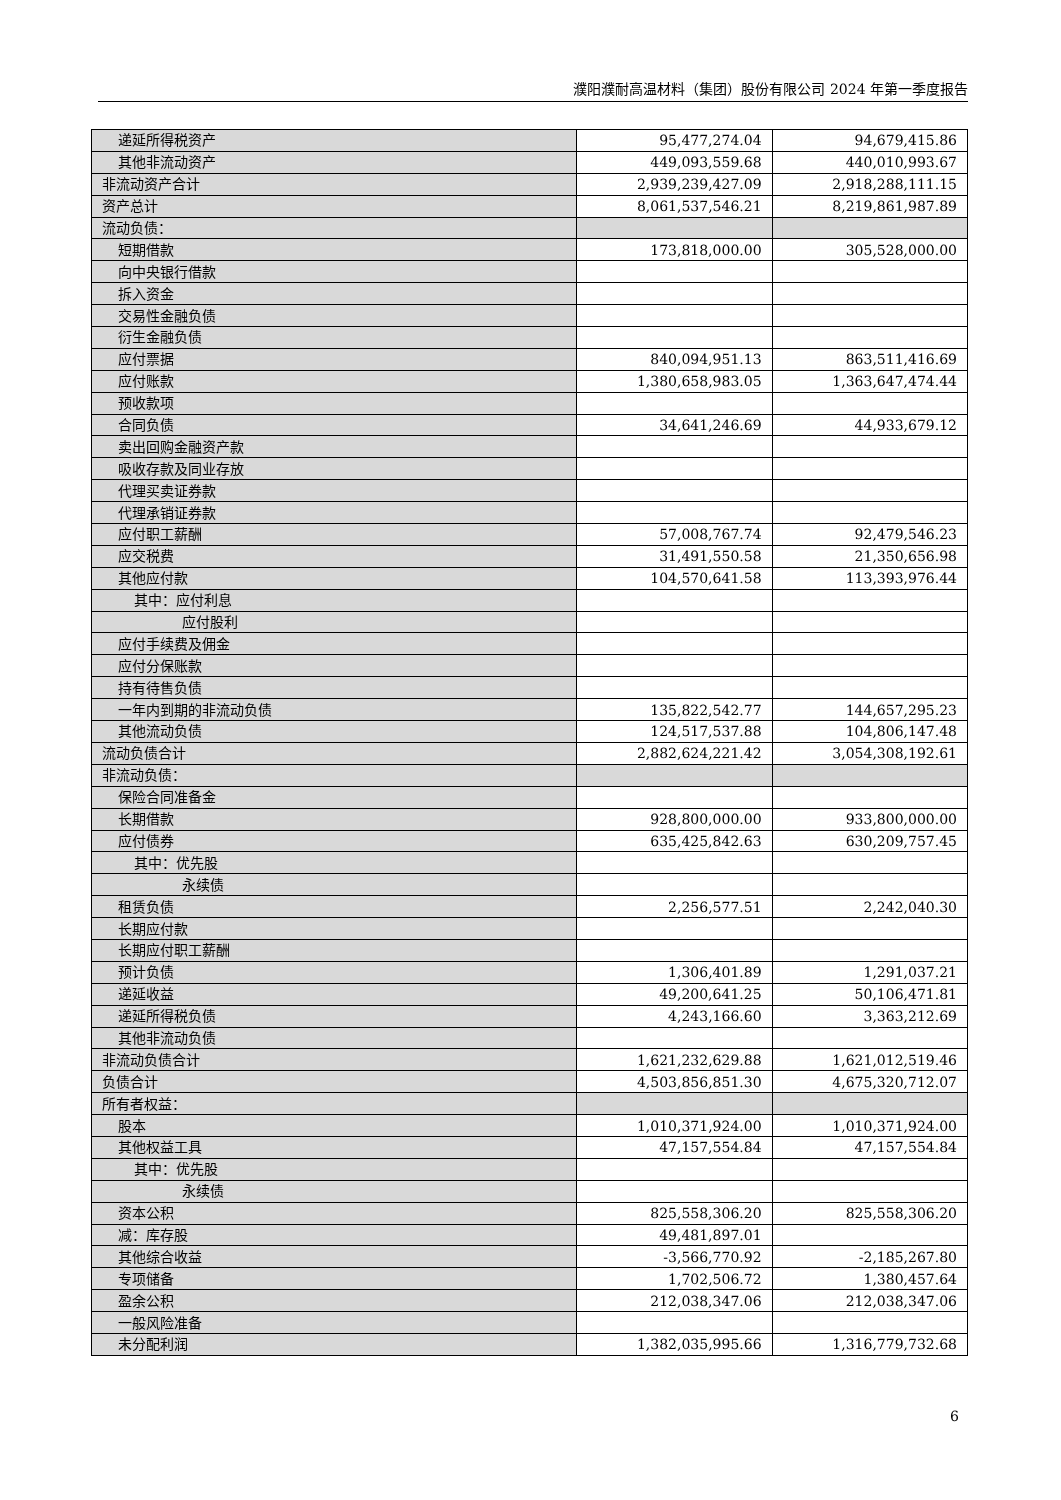濮阳濮耐高温材料（集团）股份有限公司 2024 年第一季度报告
| 递延所得税资产 | 95,477,274.04 | 94,679,415.86 |
| 其他非流动资产 | 449,093,559.68 | 440,010,993.67 |
| 非流动资产合计 | 2,939,239,427.09 | 2,918,288,111.15 |
| 资产总计 | 8,061,537,546.21 | 8,219,861,987.89 |
| 流动负债： | | |
| 短期借款 | 173,818,000.00 | 305,528,000.00 |
| 向中央银行借款 | | |
| 拆入资金 | | |
| 交易性金融负债 | | |
| 衍生金融负债 | | |
| 应付票据 | 840,094,951.13 | 863,511,416.69 |
| 应付账款 | 1,380,658,983.05 | 1,363,647,474.44 |
| 预收款项 | | |
| 合同负债 | 34,641,246.69 | 44,933,679.12 |
| 卖出回购金融资产款 | | |
| 吸收存款及同业存放 | | |
| 代理买卖证券款 | | |
| 代理承销证券款 | | |
| 应付职工薪酬 | 57,008,767.74 | 92,479,546.23 |
| 应交税费 | 31,491,550.58 | 21,350,656.98 |
| 其他应付款 | 104,570,641.58 | 113,393,976.44 |
| 其中：应付利息 | | |
| 应付股利 | | |
| 应付手续费及佣金 | | |
| 应付分保账款 | | |
| 持有待售负债 | | |
| 一年内到期的非流动负债 | 135,822,542.77 | 144,657,295.23 |
| 其他流动负债 | 124,517,537.88 | 104,806,147.48 |
| 流动负债合计 | 2,882,624,221.42 | 3,054,308,192.61 |
| 非流动负债： | | |
| 保险合同准备金 | | |
| 长期借款 | 928,800,000.00 | 933,800,000.00 |
| 应付债券 | 635,425,842.63 | 630,209,757.45 |
| 其中：优先股 | | |
| 永续债 | | |
| 租赁负债 | 2,256,577.51 | 2,242,040.30 |
| 长期应付款 | | |
| 长期应付职工薪酬 | | |
| 预计负债 | 1,306,401.89 | 1,291,037.21 |
| 递延收益 | 49,200,641.25 | 50,106,471.81 |
| 递延所得税负债 | 4,243,166.60 | 3,363,212.69 |
| 其他非流动负债 | | |
| 非流动负债合计 | 1,621,232,629.88 | 1,621,012,519.46 |
| 负债合计 | 4,503,856,851.30 | 4,675,320,712.07 |
| 所有者权益： | | |
| 股本 | 1,010,371,924.00 | 1,010,371,924.00 |
| 其他权益工具 | 47,157,554.84 | 47,157,554.84 |
| 其中：优先股 | | |
| 永续债 | | |
| 资本公积 | 825,558,306.20 | 825,558,306.20 |
| 减：库存股 | 49,481,897.01 | |
| 其他综合收益 | -3,566,770.92 | -2,185,267.80 |
| 专项储备 | 1,702,506.72 | 1,380,457.64 |
| 盈余公积 | 212,038,347.06 | 212,038,347.06 |
| 一般风险准备 | | |
| 未分配利润 | 1,382,035,995.66 | 1,316,779,732.68 |
6